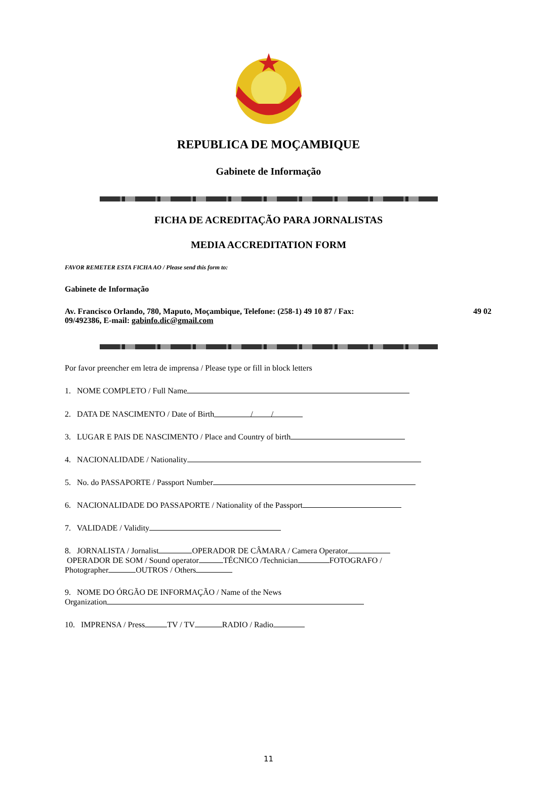REPUBLICA DE MOÇAMBIQUE
Gabinete de Informação
FICHA DE ACREDITAÇÃO PARA JORNALISTAS
MEDIA ACCREDITATION FORM
FAVOR REMETER ESTA FICHA AO / Please send this form to:
Gabinete de Informação
Av. Francisco Orlando, 780, Maputo, Moçambique, Telefone: (258-1) 49 10 87 / Fax: 49 02
09/492386, E-mail: gabinfo.dic@gmail.com
Por favor preencher em letra de imprensa / Please type or fill in block letters
1. NOME COMPLETO / Full Name
2. DATA DE NASCIMENTO / Date of Birth / /
3. LUGAR E PAIS DE NASCIMENTO / Place and Country of birth
4. NACIONALIDADE / Nationality
5. No. do PASSAPORTE / Passport Number
6. NACIONALIDADE DO PASSAPORTE / Nationality of the Passport
7. VALIDADE / Validity
8. JORNALISTA / Jornalist OPERADOR DE CÂMARA / Camera Operator
OPERADOR DE SOM / Sound operator TÉCNICO /Technician FOTOGRAFO /
Photographer OUTROS / Others
9. NOME DO ÓRGÃO DE INFORMAÇÃO / Name of the News
Organization
10. IMPRENSA / Press TV / TV RADIO / Radio
11